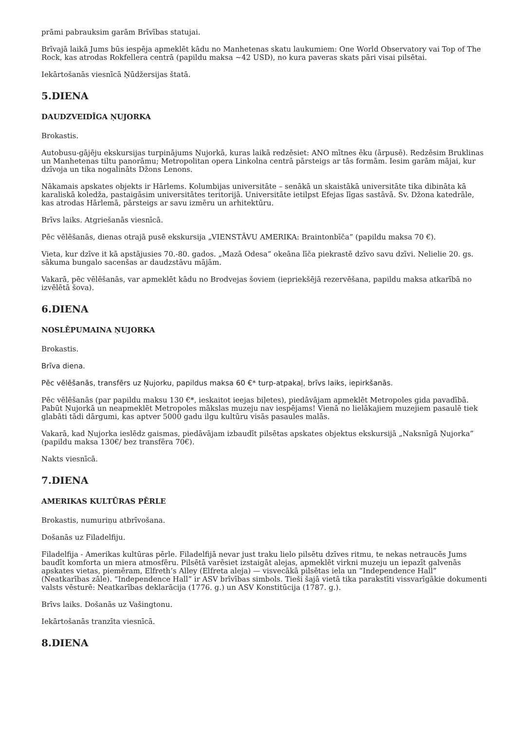prāmi pabrauksim garām Brīvības statujai.
Brīvajā laikā Jums būs iespēja apmeklēt kādu no Manhetenas skatu laukumiem: One World Observatory vai Top of The Rock, kas atrodas Rokfellera centrā (papildu maksa ~42 USD), no kura paveras skats pāri visai pilsētai.
Iekārtošanās viesnīcā Ņūdžersijas štatā.
5.DIENA
DAUDZVEIDĪGA ŅUJORKA
Brokastis.
Autobusu-gājēju ekskursijas turpinājums Ņujorkā, kuras laikā redzēsiet: ANO mītnes ēku (ārpusē). Redzēsim Bruklinas un Manhetenas tiltu panorāmu; Metropolitan opera Linkolna centrā pārsteigs ar tās formām. Iesim garām mājai, kur dzīvoja un tika nogalināts Džons Lenons.
Nākamais apskates objekts ir Hārlems. Kolumbijas universitāte – senākā un skaistākā universitāte tika dibināta kā karaliskā koledža, pastaigāsim universitātes teritorijā. Universitāte ietilpst Efejas līgas sastāvā. Sv. Džona katedrāle, kas atrodas Hārlemā, pārsteigs ar savu izmēru un arhitektūru.
Brīvs laiks. Atgriešanās viesnīcā.
Pēc vēlēšanās, dienas otrajā pusē ekskursija „VIENSTĀVU AMERIKA: Braintonbīča” (papildu maksa 70 €).
Vieta, kur dzīve it kā apstājusies 70.-80. gados. „Mazā Odesa” okeāna līča piekrastē dzīvo savu dzīvi. Nelielie 20. gs. sākuma bungalo sacenšas ar daudzstāvu mājām.
Vakarā, pēc vēlēšanās, var apmeklēt kādu no Brodvejas šoviem (iepriekšējā rezervēšana, papildu maksa atkarībā no izvēlētā šova).
6.DIENA
NOSLĒPUMAINA ŅUJORKA
Brokastis.
Brīva diena.
Pēc vēlēšanās, transfērs uz Ņujorku, papildus maksa 60 €* turp-atpakaļ, brīvs laiks, iepirkšanās.
Pēc vēlēšanās (par papildu maksu 130 €*, ieskaitot ieejas biļetes), piedāvājam apmeklēt Metropoles gida pavadībā. Pabūt Ņujorkā un neapmeklēt Metropoles mākslas muzeju nav iespējams! Vienā no lielākajiem muzejiem pasaulē tiek glabāti tādi dārgumi, kas aptver 5000 gadu ilgu kultūru visās pasaules malās.
Vakarā, kad Ņujorka ieslēdz gaismas, piedāvājam izbaudīt pilsētas apskates objektus ekskursijā „Naksnīgā Ņujorka” (papildu maksa 130€/ bez transfēra 70€).
Nakts viesnīcā.
7.DIENA
AMERIKAS KULTŪRAS PĒRLE
Brokastis, numuriņu atbrīvošana.
Došanās uz Filadelfiju.
Filadelfija - Amerikas kultūras pērle. Filadelfijā nevar just traku lielo pilsētu dzīves ritmu, te nekas netraucēs Jums baudīt komforta un miera atmosfēru. Pilsētā varēsiet izstaigāt alejas, apmeklēt virkni muzeju un iepazīt galvenās apskates vietas, piemēram, Elfreth’s Alley (Elfreta aleja) — visvecākā pilsētas iela un “Independence Hall” (Neatkarības zāle). “Independence Hall” ir ASV brīvības simbols. Tieši šajā vietā tika parakstīti vissvarīgākie dokumenti valsts vēsturē: Neatkarības deklarācija (1776. g.) un ASV Konstitūcija (1787. g.).
Brīvs laiks. Došanās uz Vašingtonu.
Iekārtošanās tranzīta viesnīcā.
8.DIENA